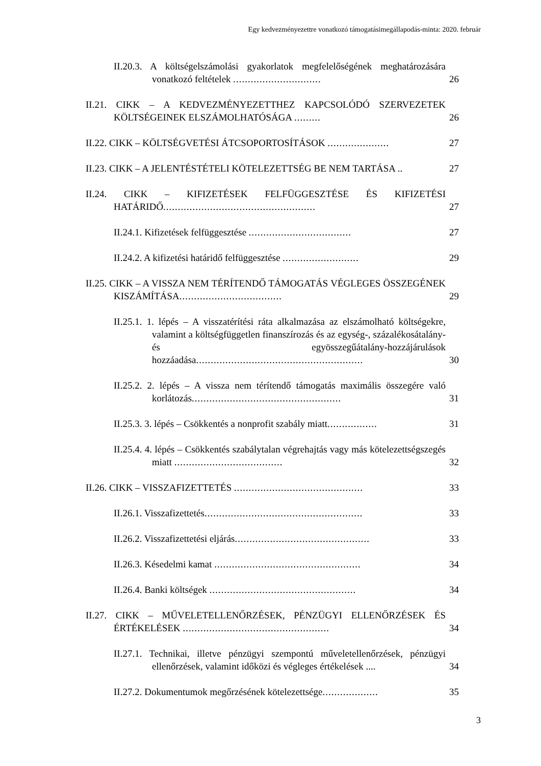Egy kedvezményezettre vonatkozó támogatásimegállapodás-minta: 2020. február
II.20.3. A költségelszámolási gyakorlatok megfelelőségének meghatározására vonatkozó feltételek ..............................
26
II.21. CIKK – A KEDVEZMÉNYEZETTHEZ KAPCSOLÓDÓ SZERVEZETEK KÖLTSÉGEINEK ELSZÁMOLHATÓSÁGA .........
26
II.22. CIKK – KÖLTSÉGVETÉSI ÁTCSOPORTOSÍTÁSOK .....................
27
II.23. CIKK – A JELENTÉSTÉTELI KÖTELEZETTSÉG BE NEM TARTÁSA ..
27
II.24. CIKK – KIFIZETÉSEK FELFÜGGESZTÉSE ÉS KIFIZETÉSI HATÁRIDŐ....................................................
27
II.24.1. Kifizetések felfüggesztése ...................................
27
II.24.2. A kifizetési határidő felfüggesztése ..........................
29
II.25. CIKK – A VISSZA NEM TÉRÍTENDŐ TÁMOGATÁS VÉGLEGES ÖSSZEGÉNEK KISZÁMÍTÁSA...................................
29
II.25.1. 1. lépés – A visszatérítési ráta alkalmazása az elszámolható költségekre, valamint a költségfüggetlen finanszírozás és az egység-, százalékosátalány- és egyösszegűátalány-hozzájárulások hozzáadása.........................................................
30
II.25.2. 2. lépés – A vissza nem térítendő támogatás maximális összegére való korlátozás...................................................
31
II.25.3. 3. lépés – Csökkentés a nonprofit szabály miatt.................
31
II.25.4. 4. lépés – Csökkentés szabálytalan végrehajtás vagy más kötelezettségszegés miatt .....................................
32
II.26. CIKK – VISSZAFIZETTETÉS ............................................
33
II.26.1. Visszafizettetés......................................................
33
II.26.2. Visszafizettetési eljárás..............................................
33
II.26.3. Késedelmi kamat ..................................................
34
II.26.4. Banki költségek ..................................................
34
II.27. CIKK – MŰVELETELLENŐRZÉSEK, PÉNZÜGYI ELLENŐRZÉSEK ÉS ÉRTÉKELÉSEK ..................................................
34
II.27.1. Technikai, illetve pénzügyi szempontú műveletellenőrzések, pénzügyi ellenőrzések, valamint időközi és végleges értékelések ....
34
II.27.2. Dokumentumok megőrzésének kötelezettsége...................
35
3